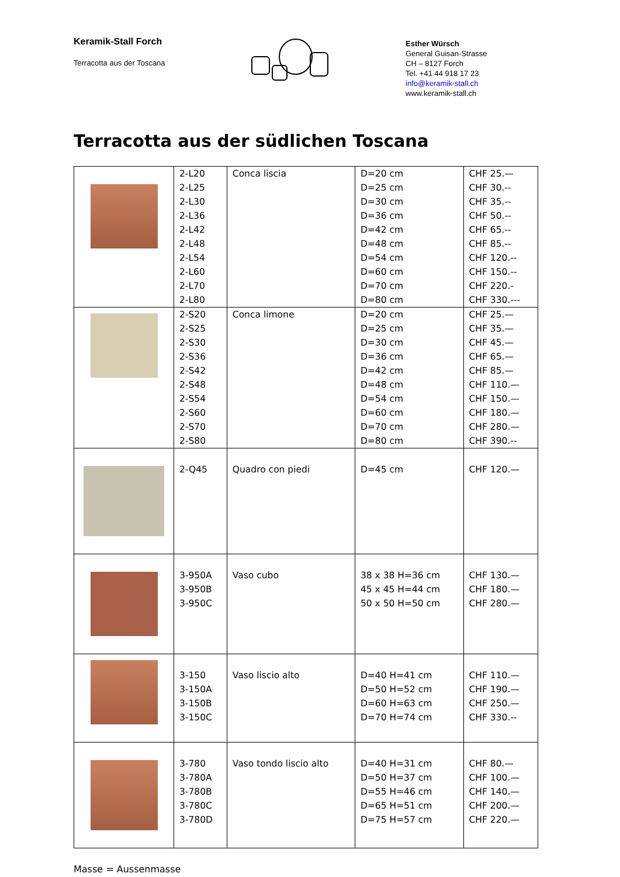Keramik-Stall Forch
Terracotta aus der Toscana
Esther Würsch
General Guisan-Strasse
CH – 8127 Forch
Tel. +41 44 918 17 23
info@keramik-stall.ch
www.keramik-stall.ch
Terracotta aus der südlichen Toscana
| | 2-L20 2-L25 2-L30 2-L36 2-L42 2-L48 2-L54 2-L60 2-L70 2-L80 | Conca liscia | D=20 cm D=25 cm D=30 cm D=36 cm D=42 cm D=48 cm D=54 cm D=60 cm D=70 cm D=80 cm | CHF 25.— CHF 30.-- CHF 35.-- CHF 50.-- CHF 65.-- CHF 85.-- CHF 120.-- CHF 150.-- CHF 220.- CHF 330.--- |
| | 2-S20 2-S25 2-S30 2-S36 2-S42 2-S48 2-S54 2-S60 2-S70 2-S80 | Conca limone | D=20 cm D=25 cm D=30 cm D=36 cm D=42 cm D=48 cm D=54 cm D=60 cm D=70 cm D=80 cm | CHF 25.— CHF 35.— CHF 45.— CHF 65.— CHF 85.— CHF 110.— CHF 150.— CHF 180.— CHF 280.— CHF 390.-- |
| | 2-Q45 | Quadro con piedi | D=45 cm | CHF 120.— |
| | 3-950A 3-950B 3-950C | Vaso cubo | 38 x 38 H=36 cm 45 x 45 H=44 cm 50 x 50 H=50 cm | CHF 130.— CHF 180.— CHF 280.— |
| | 3-150 3-150A 3-150B 3-150C | Vaso liscio alto | D=40 H=41 cm D=50 H=52 cm D=60 H=63 cm D=70 H=74 cm | CHF 110.— CHF 190.— CHF 250.— CHF 330.-- |
| | 3-780 3-780A 3-780B 3-780C 3-780D | Vaso tondo liscio alto | D=40 H=31 cm D=50 H=37 cm D=55 H=46 cm D=65 H=51 cm D=75 H=57 cm | CHF 80.— CHF 100.— CHF 140.— CHF 200.— CHF 220.— |
Masse = Aussenmasse